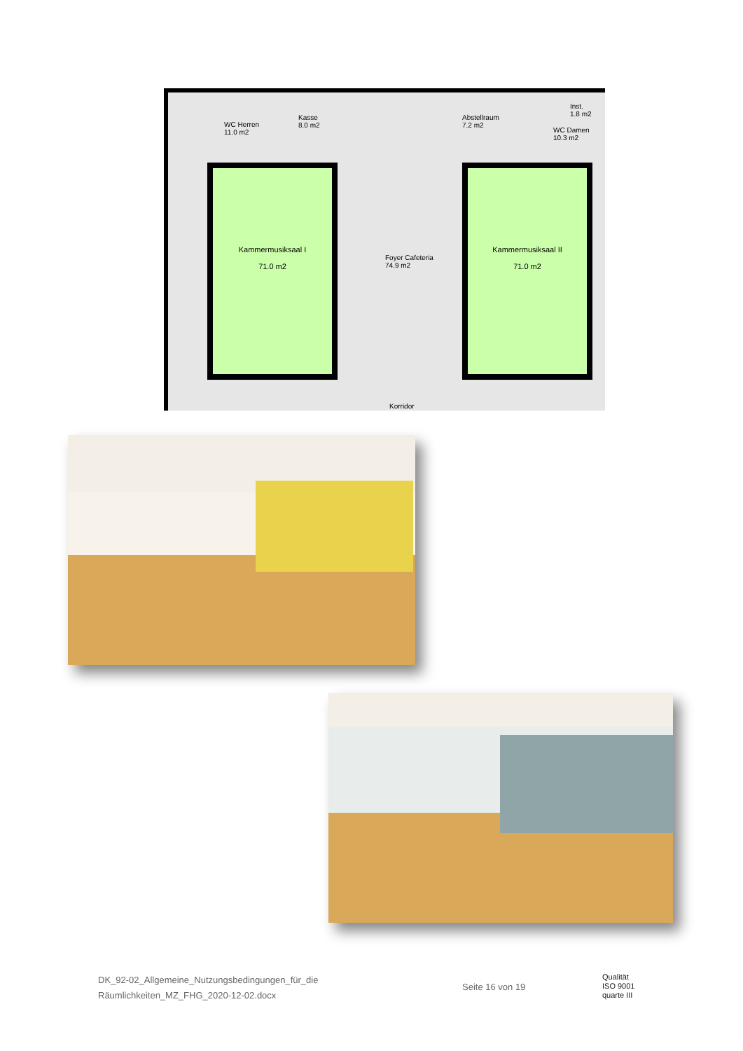WC Herren
11.0 m2
Kasse
8.0 m2
Abstellraum
7.2 m2
Inst.
1.8 m2
WC Damen
10.3 m2
Kammermusiksaal I
71.0 m2
Foyer Cafeteria
74.9 m2
Kammermusiksaal II
71.0 m2
Korridor
DK_92-02_Allgemeine_Nutzungsbedingungen_für_die
Räumlichkeiten_MZ_FHG_2020-12-02.docx
Seite 16 von 19
Qualität
ISO 9001
quarte III